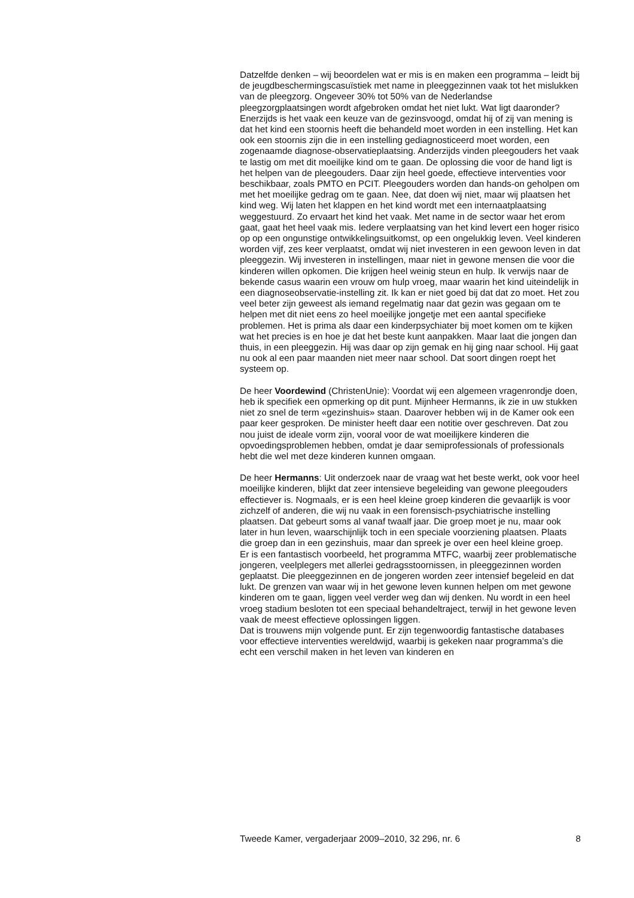Datzelfde denken – wij beoordelen wat er mis is en maken een programma – leidt bij de jeugdbeschermingscasuïstiek met name in pleeggezinnen vaak tot het mislukken van de pleegzorg. Ongeveer 30% tot 50% van de Nederlandse pleegzorgplaatsingen wordt afgebroken omdat het niet lukt. Wat ligt daaronder? Enerzijds is het vaak een keuze van de gezinsvoogd, omdat hij of zij van mening is dat het kind een stoornis heeft die behandeld moet worden in een instelling. Het kan ook een stoornis zijn die in een instelling gediagnosticeerd moet worden, een zogenaamde diagnose-observatieplaatsing. Anderzijds vinden pleegouders het vaak te lastig om met dit moeilijke kind om te gaan. De oplossing die voor de hand ligt is het helpen van de pleegouders. Daar zijn heel goede, effectieve interventies voor beschikbaar, zoals PMTO en PCIT. Pleegouders worden dan hands-on geholpen om met het moeilijke gedrag om te gaan. Nee, dat doen wij niet, maar wij plaatsen het kind weg. Wij laten het klappen en het kind wordt met een internaatplaatsing weggestuurd. Zo ervaart het kind het vaak. Met name in de sector waar het erom gaat, gaat het heel vaak mis. Iedere verplaatsing van het kind levert een hoger risico op op een ongunstige ontwikkelingsuitkomst, op een ongelukkig leven. Veel kinderen worden vijf, zes keer verplaatst, omdat wij niet investeren in een gewoon leven in dat pleeggezin. Wij investeren in instellingen, maar niet in gewone mensen die voor die kinderen willen opkomen. Die krijgen heel weinig steun en hulp. Ik verwijs naar de bekende casus waarin een vrouw om hulp vroeg, maar waarin het kind uiteindelijk in een diagnoseobservatie-instelling zit. Ik kan er niet goed bij dat dat zo moet. Het zou veel beter zijn geweest als iemand regelmatig naar dat gezin was gegaan om te helpen met dit niet eens zo heel moeilijke jongetje met een aantal specifieke problemen. Het is prima als daar een kinderpsychiater bij moet komen om te kijken wat het precies is en hoe je dat het beste kunt aanpakken. Maar laat die jongen dan thuis, in een pleeggezin. Hij was daar op zijn gemak en hij ging naar school. Hij gaat nu ook al een paar maanden niet meer naar school. Dat soort dingen roept het systeem op.
De heer Voordewind (ChristenUnie): Voordat wij een algemeen vragenrondje doen, heb ik specifiek een opmerking op dit punt. Mijnheer Hermanns, ik zie in uw stukken niet zo snel de term «gezinshuis» staan. Daarover hebben wij in de Kamer ook een paar keer gesproken. De minister heeft daar een notitie over geschreven. Dat zou nou juist de ideale vorm zijn, vooral voor de wat moeilijkere kinderen die opvoedingsproblemen hebben, omdat je daar semiprofessionals of professionals hebt die wel met deze kinderen kunnen omgaan.
De heer Hermanns: Uit onderzoek naar de vraag wat het beste werkt, ook voor heel moeilijke kinderen, blijkt dat zeer intensieve begeleiding van gewone pleegouders effectiever is. Nogmaals, er is een heel kleine groep kinderen die gevaarlijk is voor zichzelf of anderen, die wij nu vaak in een forensisch-psychiatrische instelling plaatsen. Dat gebeurt soms al vanaf twaalf jaar. Die groep moet je nu, maar ook later in hun leven, waarschijnlijk toch in een speciale voorziening plaatsen. Plaats die groep dan in een gezinshuis, maar dan spreek je over een heel kleine groep.
Er is een fantastisch voorbeeld, het programma MTFC, waarbij zeer problematische jongeren, veelplegers met allerlei gedragsstoornissen, in pleeggezinnen worden geplaatst. Die pleeggezinnen en de jongeren worden zeer intensief begeleid en dat lukt. De grenzen van waar wij in het gewone leven kunnen helpen om met gewone kinderen om te gaan, liggen veel verder weg dan wij denken. Nu wordt in een heel vroeg stadium besloten tot een speciaal behandeltraject, terwijl in het gewone leven vaak de meest effectieve oplossingen liggen.
Dat is trouwens mijn volgende punt. Er zijn tegenwoordig fantastische databases voor effectieve interventies wereldwijd, waarbij is gekeken naar programma’s die echt een verschil maken in het leven van kinderen en
Tweede Kamer, vergaderjaar 2009–2010, 32 296, nr. 6 8